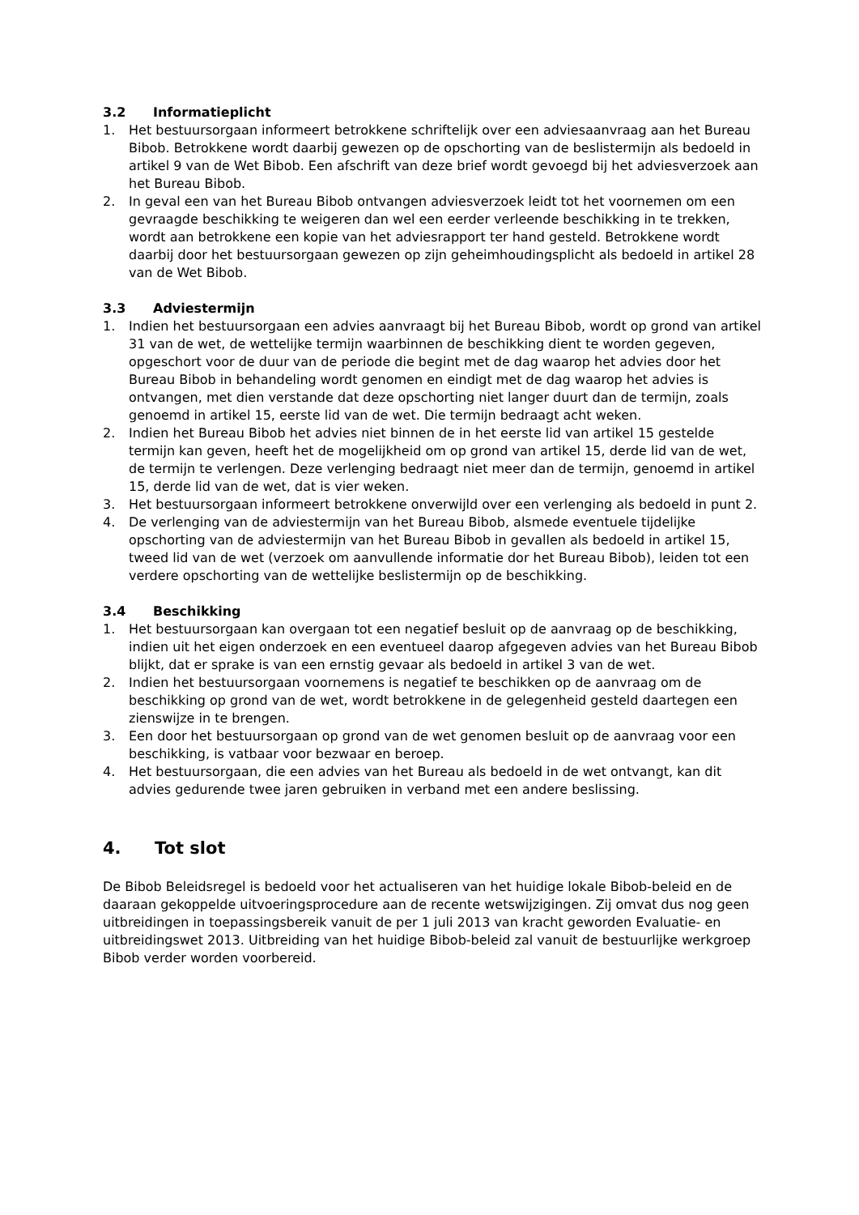3.2 Informatieplicht
1. Het bestuursorgaan informeert betrokkene schriftelijk over een adviesaanvraag aan het Bureau Bibob. Betrokkene wordt daarbij gewezen op de opschorting van de beslistermijn als bedoeld in artikel 9 van de Wet Bibob. Een afschrift van deze brief wordt gevoegd bij het adviesverzoek aan het Bureau Bibob.
2. In geval een van het Bureau Bibob ontvangen adviesverzoek leidt tot het voornemen om een gevraagde beschikking te weigeren dan wel een eerder verleende beschikking in te trekken, wordt aan betrokkene een kopie van het adviesrapport ter hand gesteld. Betrokkene wordt daarbij door het bestuursorgaan gewezen op zijn geheimhoudingsplicht als bedoeld in artikel 28 van de Wet Bibob.
3.3 Adviestermijn
1. Indien het bestuursorgaan een advies aanvraagt bij het Bureau Bibob, wordt op grond van artikel 31 van de wet, de wettelijke termijn waarbinnen de beschikking dient te worden gegeven, opgeschort voor de duur van de periode die begint met de dag waarop het advies door het Bureau Bibob in behandeling wordt genomen en eindigt met de dag waarop het advies is ontvangen, met dien verstande dat deze opschorting niet langer duurt dan de termijn, zoals genoemd in artikel 15, eerste lid van de wet. Die termijn bedraagt acht weken.
2. Indien het Bureau Bibob het advies niet binnen de in het eerste lid van artikel 15 gestelde termijn kan geven, heeft het de mogelijkheid om op grond van artikel 15, derde lid van de wet, de termijn te verlengen. Deze verlenging bedraagt niet meer dan de termijn, genoemd in artikel 15, derde lid van de wet, dat is vier weken.
3. Het bestuursorgaan informeert betrokkene onverwijld over een verlenging als bedoeld in punt 2.
4. De verlenging van de adviestermijn van het Bureau Bibob, alsmede eventuele tijdelijke opschorting van de adviestermijn van het Bureau Bibob in gevallen als bedoeld in artikel 15, tweed lid van de wet (verzoek om aanvullende informatie dor het Bureau Bibob), leiden tot een verdere opschorting van de wettelijke beslistermijn op de beschikking.
3.4 Beschikking
1. Het bestuursorgaan kan overgaan tot een negatief besluit op de aanvraag op de beschikking, indien uit het eigen onderzoek en een eventueel daarop afgegeven advies van het Bureau Bibob blijkt, dat er sprake is van een ernstig gevaar als bedoeld in artikel 3 van de wet.
2. Indien het bestuursorgaan voornemens is negatief te beschikken op de aanvraag om de beschikking op grond van de wet, wordt betrokkene in de gelegenheid gesteld daartegen een zienswijze in te brengen.
3. Een door het bestuursorgaan op grond van de wet genomen besluit op de aanvraag voor een beschikking, is vatbaar voor bezwaar en beroep.
4. Het bestuursorgaan, die een advies van het Bureau als bedoeld in de wet ontvangt, kan dit advies gedurende twee jaren gebruiken in verband met een andere beslissing.
4. Tot slot
De Bibob Beleidsregel is bedoeld voor het actualiseren van het huidige lokale Bibob-beleid en de daaraan gekoppelde uitvoeringsprocedure aan de recente wetswijzigingen. Zij omvat dus nog geen uitbreidingen in toepassingsbereik vanuit de per 1 juli 2013 van kracht geworden Evaluatie- en uitbreidingswet 2013. Uitbreiding van het huidige Bibob-beleid zal vanuit de bestuurlijke werkgroep Bibob verder worden voorbereid.